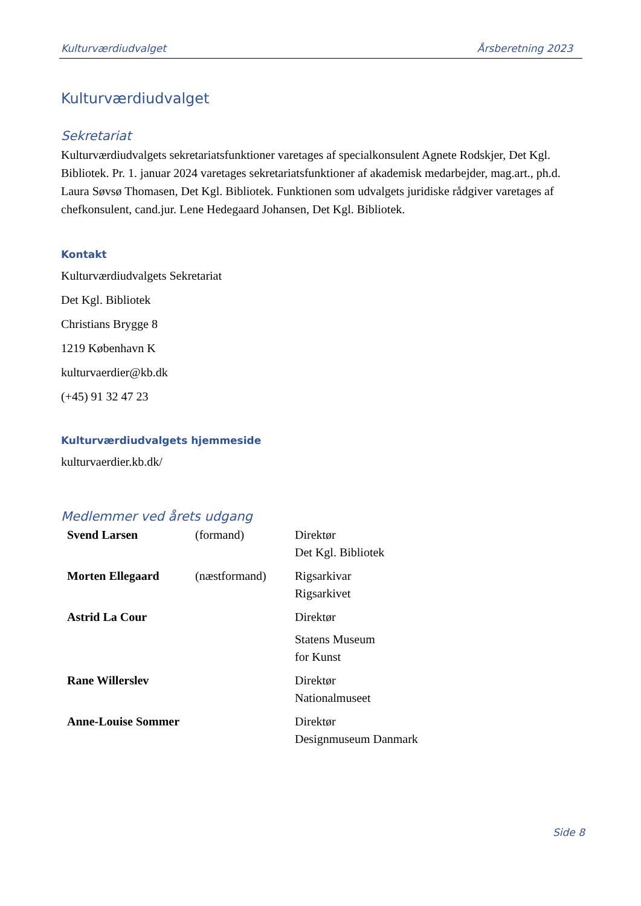Kulturværdiudvalget Årsberetning 2023
Kulturværdiudvalget
Sekretariat
Kulturværdiudvalgets sekretariatsfunktioner varetages af specialkonsulent Agnete Rodskjer, Det Kgl. Bibliotek. Pr. 1. januar 2024 varetages sekretariatsfunktioner af akademisk medarbejder, mag.art., ph.d. Laura Søvsø Thomasen, Det Kgl. Bibliotek. Funktionen som udvalgets juridiske rådgiver varetages af chefkonsulent, cand.jur. Lene Hedegaard Johansen, Det Kgl. Bibliotek.
Kontakt
Kulturværdiudvalgets Sekretariat
Det Kgl. Bibliotek
Christians Brygge 8
1219 København K
kulturvaerdier@kb.dk
(+45) 91 32 47 23
Kulturværdiudvalgets hjemmeside
kulturvaerdier.kb.dk/
Medlemmer ved årets udgang
| Svend Larsen | (formand) | Direktør Det Kgl. Bibliotek |
| Morten Ellegaard | (næstformand) | Rigsarkivar Rigsarkivet |
| Astrid La Cour | | Direktør Statens Museum for Kunst |
| Rane Willerslev | | Direktør Nationalmuseet |
| Anne-Louise Sommer | | Direktør Designmuseum Danmark |
Side 8